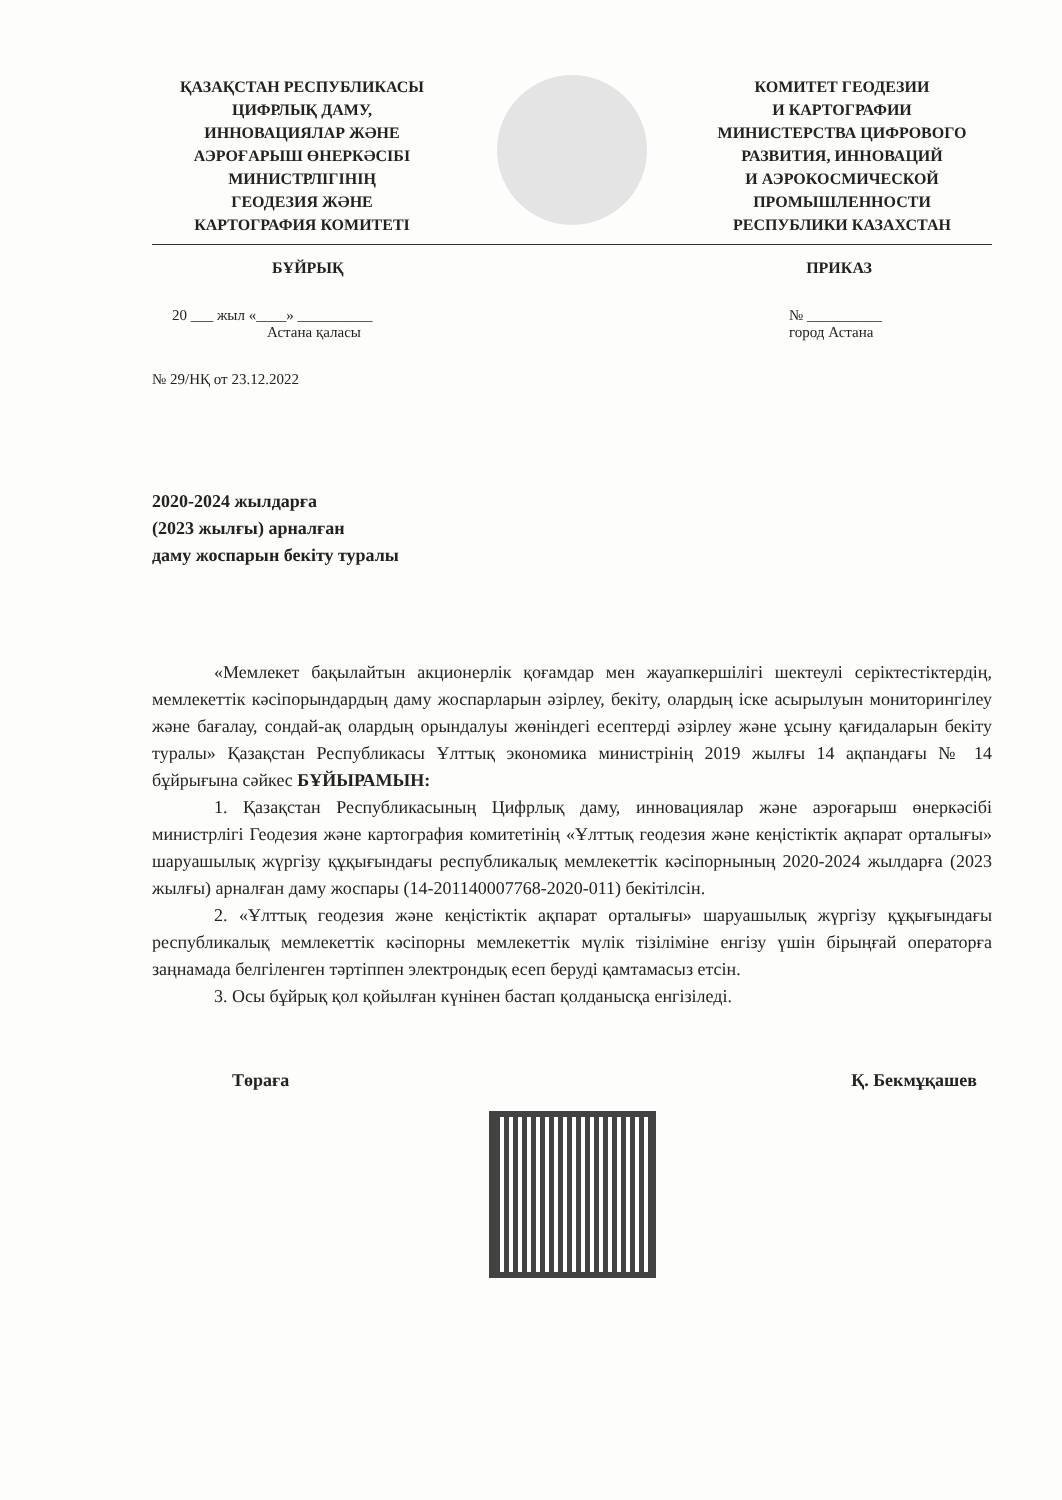ҚАЗАҚСТАН РЕСПУБЛИКАСЫ
ЦИФРЛЫҚ ДАМУ,
ИННОВАЦИЯЛАР ЖӘНЕ
АЭРОҒАРЫШ ӨНЕРКӘСІБІ
МИНИСТРЛІГІНІҢ
ГЕОДЕЗИЯ ЖӘНЕ
КАРТОГРАФИЯ КОМИТЕТІ
КОМИТЕТ ГЕОДЕЗИИ
И КАРТОГРАФИИ
МИНИСТЕРСТВА ЦИФРОВОГО
РАЗВИТИЯ, ИННОВАЦИЙ
И АЭРОКОСМИЧЕСКОЙ
ПРОМЫШЛЕННОСТИ
РЕСПУБЛИКИ КАЗАХСТАН
БҰЙРЫҚ ПРИКАЗ
20 ___ жыл «____» __________
Астана қаласы № __________
город Астана
№ 29/НҚ от 23.12.2022
2020-2024 жылдарға
(2023 жылғы) арналған
даму жоспарын бекіту туралы
«Мемлекет бақылайтын акционерлік қоғамдар мен жауапкершілігі шектеулі серіктестіктердің, мемлекеттік кәсіпорындардың даму жоспарларын әзірлеу, бекіту, олардың іске асырылуын мониторингілеу және бағалау, сондай-ақ олардың орындалуы жөніндегі есептерді әзірлеу және ұсыну қағидаларын бекіту туралы» Қазақстан Республикасы Ұлттық экономика министрінің 2019 жылғы 14 ақпандағы № 14 бұйрығына сәйкес БҰЙЫРАМЫН:
1. Қазақстан Республикасының Цифрлық даму, инновациялар және аэроғарыш өнеркәсібі министрлігі Геодезия және картография комитетінің «Ұлттық геодезия және кеңістіктік ақпарат орталығы» шаруашылық жүргізу құқығындағы республикалық мемлекеттік кәсіпорнының 2020-2024 жылдарға (2023 жылғы) арналған даму жоспары (14-201140007768-2020-011) бекітілсін.
2. «Ұлттық геодезия және кеңістіктік ақпарат орталығы» шаруашылық жүргізу құқығындағы республикалық мемлекеттік кәсіпорны мемлекеттік мүлік тізіліміне енгізу үшін бірыңғай операторға заңнамада белгіленген тәртіппен электрондық есеп беруді қамтамасыз етсін.
3. Осы бұйрық қол қойылған күнінен бастап қолданысқа енгізіледі.
Төраға Қ. Бекмұқашев